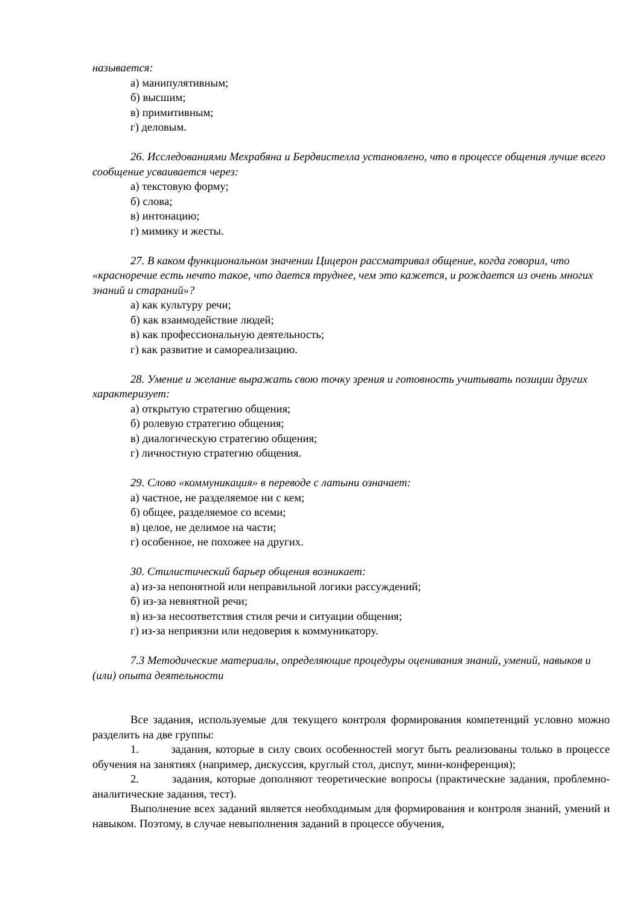называется:
а) манипулятивным;
б) высшим;
в) примитивным;
г) деловым.
26. Исследованиями Мехрабяна и Бердвистелла установлено, что в процессе общения лучше всего сообщение усваивается через:
а) текстовую форму;
б) слова;
в) интонацию;
г) мимику и жесты.
27. В каком функциональном значении Цицерон рассматривал общение, когда говорил, что «красноречие есть нечто такое, что дается труднее, чем это кажется, и рождается из очень многих знаний и стараний»?
а) как культуру речи;
б) как взаимодействие людей;
в) как профессиональную деятельность;
г) как развитие и самореализацию.
28. Умение и желание выражать свою точку зрения и готовность учитывать позиции других характеризует:
а) открытую стратегию общения;
б) ролевую стратегию общения;
в) диалогическую стратегию общения;
г) личностную стратегию общения.
29. Слово «коммуникация» в переводе с латыни означает:
а) частное, не разделяемое ни с кем;
б) общее, разделяемое со всеми;
в) целое, не делимое на части;
г) особенное, не похожее на других.
30. Стилистический барьер общения возникает:
а) из-за непонятной или неправильной логики рассуждений;
б) из-за невнятной речи;
в) из-за несоответствия стиля речи и ситуации общения;
г) из-за неприязни или недоверия к коммуникатору.
7.3 Методические материалы, определяющие процедуры оценивания знаний, умений, навыков и (или) опыта деятельности
Все задания, используемые для текущего контроля формирования компетенций условно можно разделить на две группы:
1. задания, которые в силу своих особенностей могут быть реализованы только в процессе обучения на занятиях (например, дискуссия, круглый стол, диспут, мини-конференция);
2. задания, которые дополняют теоретические вопросы (практические задания, проблемно-аналитические задания, тест).
Выполнение всех заданий является необходимым для формирования и контроля знаний, умений и навыком. Поэтому, в случае невыполнения заданий в процессе обучения,